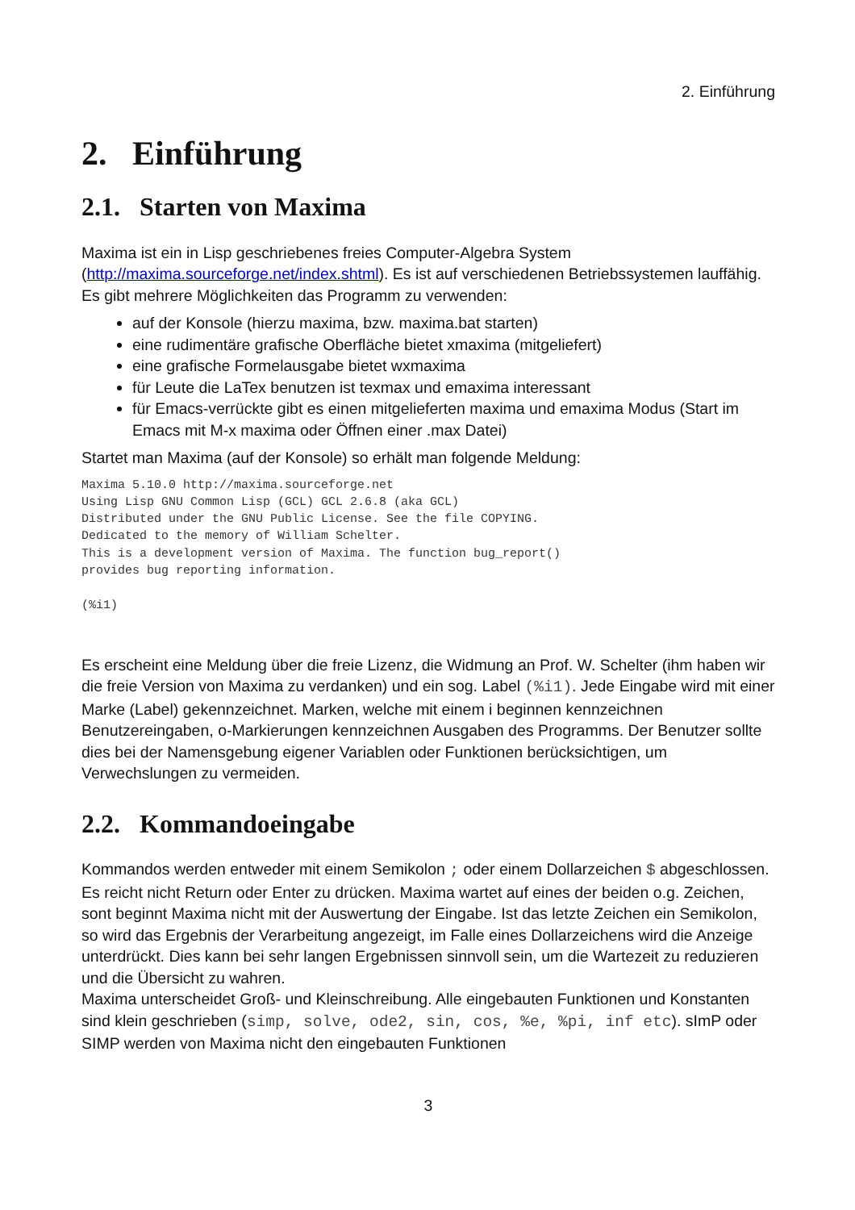2. Einführung
2. Einführung
2.1. Starten von Maxima
Maxima ist ein in Lisp geschriebenes freies Computer-Algebra System (http://maxima.sourceforge.net/index.shtml). Es ist auf verschiedenen Betriebssystemen lauffähig. Es gibt mehrere Möglichkeiten das Programm zu verwenden:
auf der Konsole (hierzu maxima, bzw. maxima.bat starten)
eine rudimentäre grafische Oberfläche bietet xmaxima (mitgeliefert)
eine grafische Formelausgabe bietet wxmaxima
für Leute die LaTex benutzen ist texmax und emaxima interessant
für Emacs-verrückte gibt es einen mitgelieferten maxima und emaxima Modus (Start im Emacs mit M-x maxima oder Öffnen einer .max Datei)
Startet man Maxima (auf der Konsole) so erhält man folgende Meldung:
Maxima 5.10.0 http://maxima.sourceforge.net
Using Lisp GNU Common Lisp (GCL) GCL 2.6.8 (aka GCL)
Distributed under the GNU Public License. See the file COPYING.
Dedicated to the memory of William Schelter.
This is a development version of Maxima. The function bug_report()
provides bug reporting information.

(%i1)
Es erscheint eine Meldung über die freie Lizenz, die Widmung an Prof. W. Schelter (ihm haben wir die freie Version von Maxima zu verdanken) und ein sog. Label (%i1). Jede Eingabe wird mit einer Marke (Label) gekennzeichnet. Marken, welche mit einem i beginnen kennzeichnen Benutzereingaben, o-Markierungen kennzeichnen Ausgaben des Programms. Der Benutzer sollte dies bei der Namensgebung eigener Variablen oder Funktionen berücksichtigen, um Verwechslungen zu vermeiden.
2.2. Kommandoeingabe
Kommandos werden entweder mit einem Semikolon ; oder einem Dollarzeichen $ abgeschlossen. Es reicht nicht Return oder Enter zu drücken. Maxima wartet auf eines der beiden o.g. Zeichen, sont beginnt Maxima nicht mit der Auswertung der Eingabe. Ist das letzte Zeichen ein Semikolon, so wird das Ergebnis der Verarbeitung angezeigt, im Falle eines Dollarzeichens wird die Anzeige unterdrückt. Dies kann bei sehr langen Ergebnissen sinnvoll sein, um die Wartezeit zu reduzieren und die Übersicht zu wahren.
Maxima unterscheidet Groß- und Kleinschreibung. Alle eingebauten Funktionen und Konstanten sind klein geschrieben (simp, solve, ode2, sin, cos, %e, %pi, inf etc). sImP oder SIMP werden von Maxima nicht den eingebauten Funktionen
3